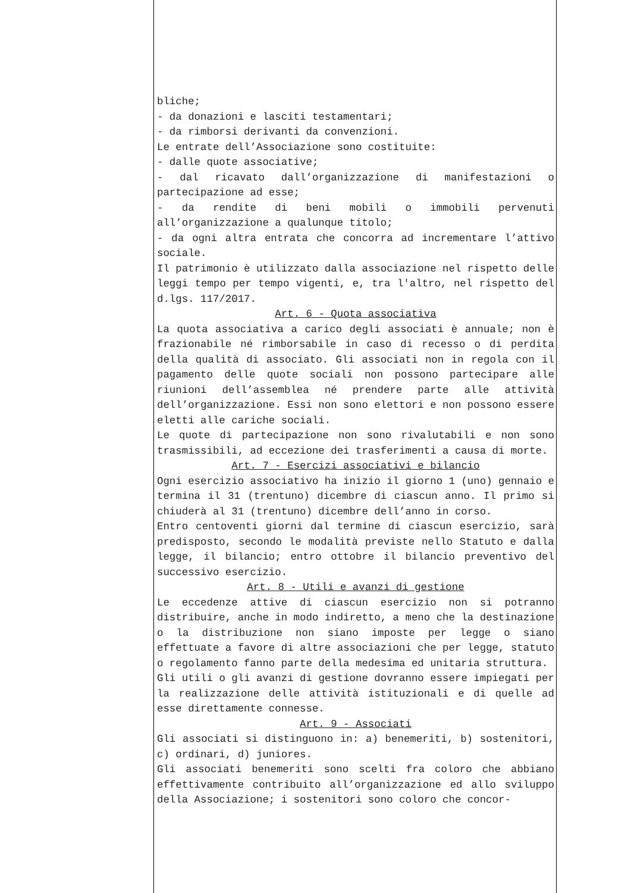bliche;
- da donazioni e lasciti testamentari;
- da rimborsi derivanti da convenzioni.
Le entrate dell’Associazione sono costituite:
- dalle quote associative;
- dal ricavato dall’organizzazione di manifestazioni o partecipazione ad esse;
- da rendite di beni mobili o immobili pervenuti all’organizzazione a qualunque titolo;
- da ogni altra entrata che concorra ad incrementare l’attivo sociale.
Il patrimonio è utilizzato dalla associazione nel rispetto delle leggi tempo per tempo vigenti, e, tra l'altro, nel rispetto del d.lgs. 117/2017.
Art. 6 - Quota associativa
La quota associativa a carico degli associati è annuale; non è frazionabile né rimborsabile in caso di recesso o di perdita della qualità di associato. Gli associati non in regola con il pagamento delle quote sociali non possono partecipare alle riunioni dell’assemblea né prendere parte alle attività dell’organizzazione. Essi non sono elettori e non possono essere eletti alle cariche sociali.
Le quote di partecipazione non sono rivalutabili e non sono trasmissibili, ad eccezione dei trasferimenti a causa di morte.
Art. 7 - Esercizi associativi e bilancio
Ogni esercizio associativo ha inizio il giorno 1 (uno) gennaio e termina il 31 (trentuno) dicembre di ciascun anno. Il primo si chiuderà al 31 (trentuno) dicembre dell’anno in corso.
Entro centoventi giorni dal termine di ciascun esercizio, sarà predisposto, secondo le modalità previste nello Statuto e dalla legge, il bilancio; entro ottobre il bilancio preventivo del successivo esercizio.
Art. 8 - Utili e avanzi di gestione
Le eccedenze attive di ciascun esercizio non si potranno distribuire, anche in modo indiretto, a meno che la destinazione o la distribuzione non siano imposte per legge o siano effettuate a favore di altre associazioni che per legge, statuto o regolamento fanno parte della medesima ed unitaria struttura.
Gli utili o gli avanzi di gestione dovranno essere impiegati per la realizzazione delle attività istituzionali e di quelle ad esse direttamente connesse.
Art. 9 - Associati
Gli associati si distinguono in: a) benemeriti, b) sostenitori, c) ordinari, d) juniores.
Gli associati benemeriti sono scelti fra coloro che abbiano effettivamente contribuito all’organizzazione ed allo sviluppo della Associazione; i sostenitori sono coloro che concor-